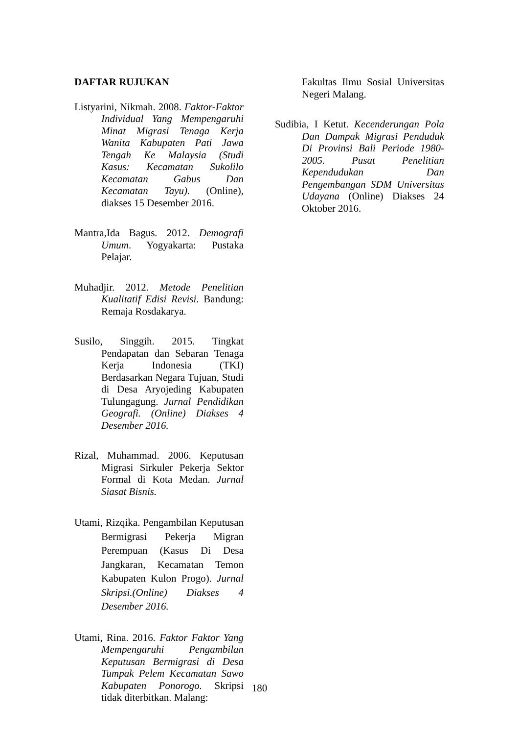DAFTAR RUJUKAN
Listyarini, Nikmah. 2008. Faktor-Faktor Individual Yang Mempengaruhi Minat Migrasi Tenaga Kerja Wanita Kabupaten Pati Jawa Tengah Ke Malaysia (Studi Kasus: Kecamatan Sukolilo Kecamatan Gabus Dan Kecamatan Tayu). (Online), diakses 15 Desember 2016.
Mantra,Ida Bagus. 2012. Demografi Umum. Yogyakarta: Pustaka Pelajar.
Muhadjir. 2012. Metode Penelitian Kualitatif Edisi Revisi. Bandung: Remaja Rosdakarya.
Susilo, Singgih. 2015. Tingkat Pendapatan dan Sebaran Tenaga Kerja Indonesia (TKI) Berdasarkan Negara Tujuan, Studi di Desa Aryojeding Kabupaten Tulungagung. Jurnal Pendidikan Geografi. (Online) Diakses 4 Desember 2016.
Rizal, Muhammad. 2006. Keputusan Migrasi Sirkuler Pekerja Sektor Formal di Kota Medan. Jurnal Siasat Bisnis.
Utami, Rizqika. Pengambilan Keputusan Bermigrasi Pekerja Migran Perempuan (Kasus Di Desa Jangkaran, Kecamatan Temon Kabupaten Kulon Progo). Jurnal Skripsi.(Online) Diakses 4 Desember 2016.
Utami, Rina. 2016. Faktor Faktor Yang Mempengaruhi Pengambilan Keputusan Bermigrasi di Desa Tumpak Pelem Kecamatan Sawo Kabupaten Ponorogo. Skripsi tidak diterbitkan. Malang:
Fakultas Ilmu Sosial Universitas Negeri Malang.
Sudibia, I Ketut. Kecenderungan Pola Dan Dampak Migrasi Penduduk Di Provinsi Bali Periode 1980-2005. Pusat Penelitian Kependudukan Dan Pengembangan SDM Universitas Udayana (Online) Diakses 24 Oktober 2016.
180